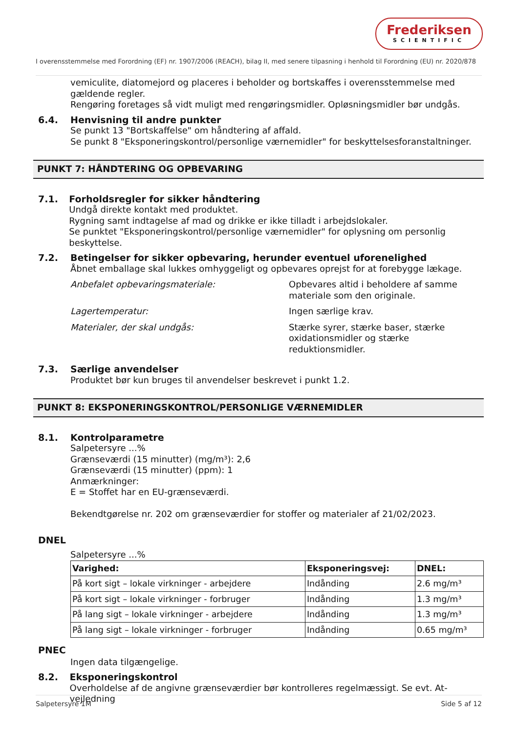Frederiksen
SCIENTIFIC
I overensstemmelse med Forordning (EF) nr. 1907/2006 (REACH), bilag II, med senere tilpasning i henhold til Forordning (EU) nr. 2020/878
vemiculite, diatomejord og placeres i beholder og bortskaffes i overensstemmelse med gældende regler.
Rengøring foretages så vidt muligt med rengøringsmidler. Opløsningsmidler bør undgås.
6.4. Henvisning til andre punkter
Se punkt 13 "Bortskaffelse" om håndtering af affald.
Se punkt 8 "Eksponeringskontrol/personlige værnemidler" for beskyttelsesforanstaltninger.
PUNKT 7: HÅNDTERING OG OPBEVARING
7.1. Forholdsregler for sikker håndtering
Undgå direkte kontakt med produktet.
Rygning samt indtagelse af mad og drikke er ikke tilladt i arbejdslokaler.
Se punktet "Eksponeringskontrol/personlige værnemidler" for oplysning om personlig beskyttelse.
7.2. Betingelser for sikker opbevaring, herunder eventuel uforenelighed
Åbnet emballage skal lukkes omhyggeligt og opbevares oprejst for at forebygge lækage.
Anbefalet opbevaringsmateriale: Opbevares altid i beholdere af samme materiale som den originale.
Lagertemperatur: Ingen særlige krav.
Materialer, der skal undgås: Stærke syrer, stærke baser, stærke oxidationsmidler og stærke reduktionsmidler.
7.3. Særlige anvendelser
Produktet bør kun bruges til anvendelser beskrevet i punkt 1.2.
PUNKT 8: EKSPONERINGSKONTROL/PERSONLIGE VÆRNEMIDLER
8.1. Kontrolparametre
Salpetersyre ...%
Grænseværdi (15 minutter) (mg/m³): 2,6
Grænseværdi (15 minutter) (ppm): 1
Anmærkninger:
E = Stoffet har en EU-grænseværdi.
Bekendtgørelse nr. 202 om grænseværdier for stoffer og materialer af 21/02/2023.
DNEL
Salpetersyre ...%
| Varighed: | Eksponeringsvej: | DNEL: |
| --- | --- | --- |
| På kort sigt – lokale virkninger - arbejdere | Indånding | 2.6 mg/m³ |
| På kort sigt – lokale virkninger - forbruger | Indånding | 1.3 mg/m³ |
| På lang sigt – lokale virkninger - arbejdere | Indånding | 1.3 mg/m³ |
| På lang sigt – lokale virkninger - forbruger | Indånding | 0.65 mg/m³ |
PNEC
Ingen data tilgængelige.
8.2. Eksponeringskontrol
Overholdelse af de angivne grænseværdier bør kontrolleres regelmæssigt. Se evt. At-vejledning
Salpetersyre 1M Side 5 af 12